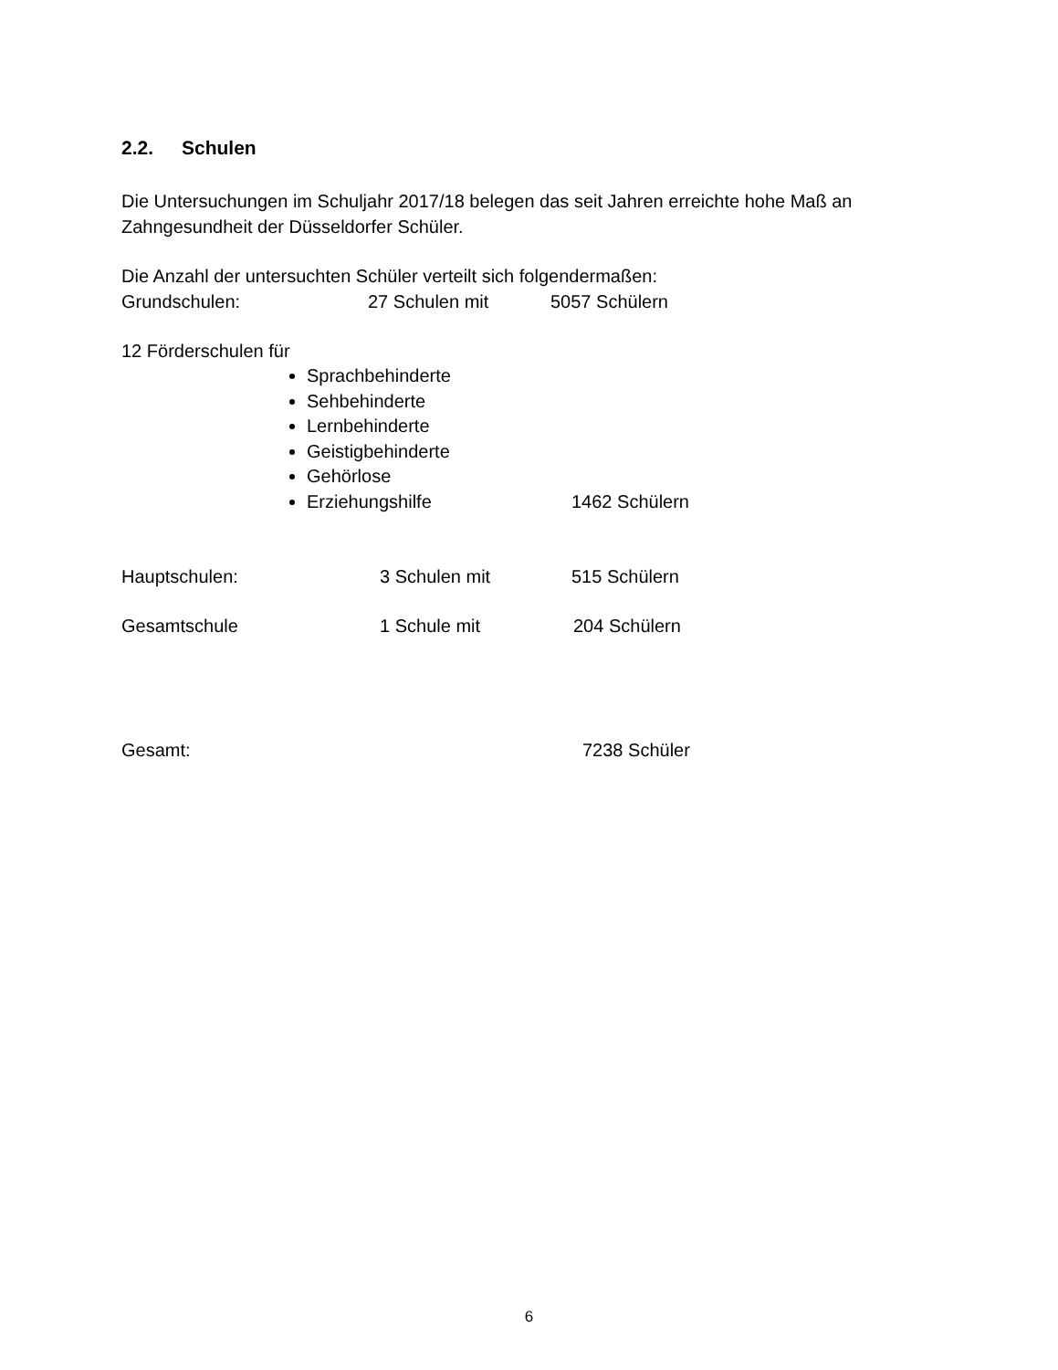2.2. Schulen
Die Untersuchungen im Schuljahr 2017/18 belegen das seit Jahren erreichte hohe Maß an Zahngesundheit der Düsseldorfer Schüler.
Die Anzahl der untersuchten Schüler verteilt sich folgendermaßen:
Grundschulen: 27 Schulen mit 5057 Schülern
12 Förderschulen für
Sprachbehinderte
Sehbehinderte
Lernbehinderte
Geistigbehinderte
Gehörlose
Erziehungshilfe 1462 Schülern
Hauptschulen: 3 Schulen mit 515 Schülern
Gesamtschule 1 Schule mit 204 Schülern
Gesamt: 7238 Schüler
6